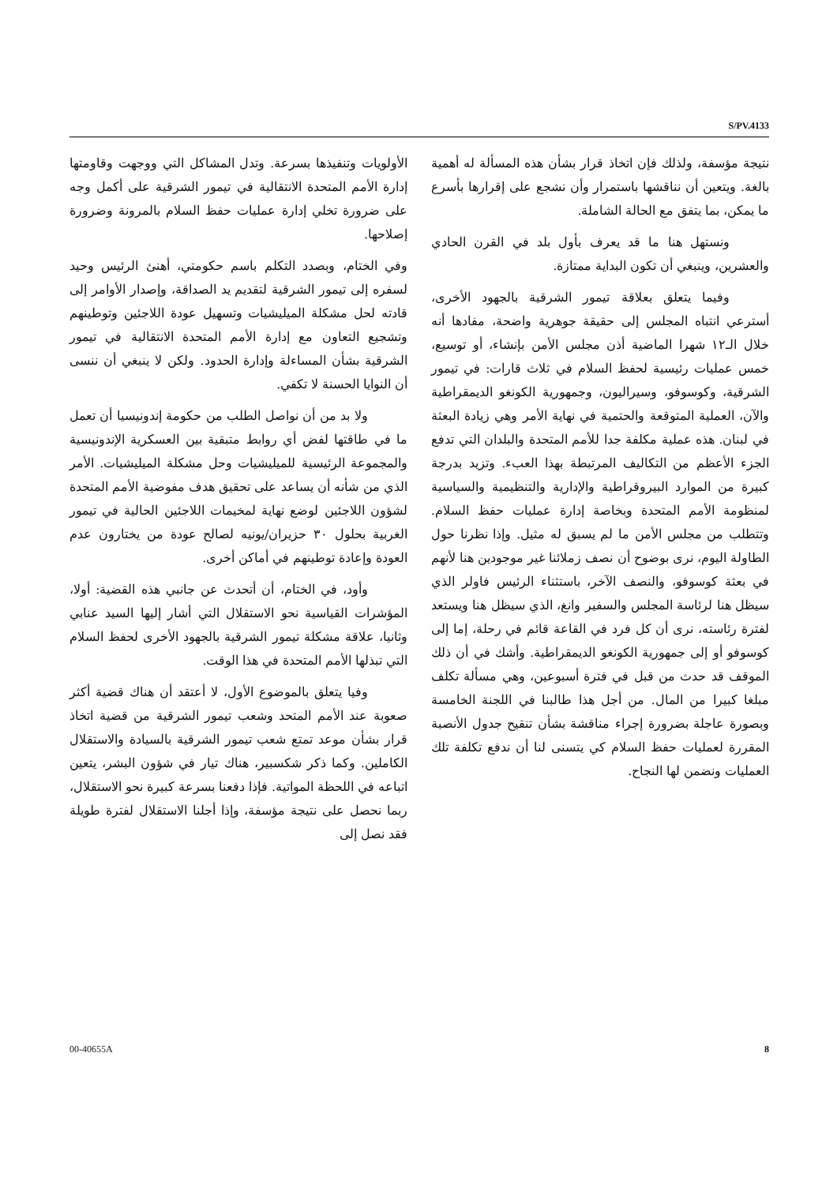S/PV.4133
الأولويات وتنفيذها بسرعة. وتدل المشاكل التي ووجهت وقاومتها إدارة الأمم المتحدة الانتقالية في تيمور الشرقية على أكمل وجه على ضرورة تخلي إدارة عمليات حفظ السلام بالمرونة وضرورة إصلاحها.
وفي الختام، وبصدد التكلم باسم حكومتي، أهنئ الرئيس وحيد لسفره إلى تيمور الشرقية لتقديم يد الصداقة، وإصدار الأوامر إلى قادته لحل مشكلة الميليشيات وتسهيل عودة اللاجئين وتوطينهم وتشجيع التعاون مع إدارة الأمم المتحدة الانتقالية في تيمور الشرقية بشأن المساءلة وإدارة الحدود. ولكن لا ينبغي أن ننسى أن النوايا الحسنة لا تكفي.
ولا بد من أن نواصل الطلب من حكومة إندونيسيا أن تعمل ما في طاقتها لفض أي روابط متبقية بين العسكرية الإندونيسية والمجموعة الرئيسية للميليشيات وحل مشكلة الميليشيات. الأمر الذي من شأنه أن يساعد على تحقيق هدف مفوضية الأمم المتحدة لشؤون اللاجئين لوضع نهاية لمخيمات اللاجئين الحالية في تيمور الغربية بحلول ٣٠ حزيران/يونيه لصالح عودة من يختارون عدم العودة وإعادة توطينهم في أماكن أخرى.
وأود، في الختام، أن أتحدث عن جانبي هذه القضية: أولا، المؤشرات القياسية نحو الاستقلال التي أشار إليها السيد عنابي وثانيا، علاقة مشكلة تيمور الشرقية بالجهود الأخرى لحفظ السلام التي تبذلها الأمم المتحدة في هذا الوقت.
وفيا يتعلق بالموضوع الأول، لا أعتقد أن هناك قضية أكثر صعوبة عند الأمم المتحد وشعب تيمور الشرقية من قضية اتخاذ قرار بشأن موعد تمتع شعب تيمور الشرقية بالسيادة والاستقلال الكاملين. وكما ذكر شكسبير، هناك تيار في شؤون البشر، يتعين اتباعه في اللحظة المواتية. فإذا دفعنا بسرعة كبيرة نحو الاستقلال، ربما نحصل على نتيجة مؤسفة، وإذا أجلنا الاستقلال لفترة طويلة فقد نصل إلى
نتيجة مؤسفة، ولذلك فإن اتخاذ قرار بشأن هذه المسألة له أهمية بالغة. ويتعين أن نناقشها باستمرار وأن نشجع على إقرارها بأسرع ما يمكن، بما يتفق مع الحالة الشاملة.
ونستهل هنا ما قد يعرف بأول بلد في القرن الحادي والعشرين، وينبغي أن تكون البداية ممتازة.
وفيما يتعلق بعلاقة تيمور الشرقية بالجهود الأخرى، أسترعي انتباه المجلس إلى حقيقة جوهرية واضحة، مفادها أنه خلال الـ١٢ شهرا الماضية أذن مجلس الأمن بإنشاء، أو توسيع، خمس عمليات رئيسية لحفظ السلام في ثلاث قارات: في تيمور الشرقية، وكوسوفو، وسيراليون، وجمهورية الكونغو الديمقراطية والآن، العملية المتوقعة والحتمية في نهاية الأمر وهي زيادة البعثة في لبنان. هذه عملية مكلفة جدا للأمم المتحدة والبلدان التي تدفع الجزء الأعظم من التكاليف المرتبطة بهذا العبء. وتزيد بدرجة كبيرة من الموارد البيروقراطية والإدارية والتنظيمية والسياسية لمنظومة الأمم المتحدة وبخاصة إدارة عمليات حفظ السلام. وتتطلب من مجلس الأمن ما لم يسبق له مثيل. وإذا نظرنا حول الطاولة اليوم، نرى بوضوح أن نصف زملائنا غير موجودين هنا لأنهم في بعثة كوسوفو، والنصف الآخر، باستثناء الرئيس فاولر الذي سيظل هنا لرئاسة المجلس والسفير وانغ، الذي سيظل هنا ويستعد لفترة رئاسته، نرى أن كل فرد في القاعة قائم في رحلة، إما إلى كوسوفو أو إلى جمهورية الكونغو الديمقراطية. وأشك في أن ذلك الموقف قد حدث من قبل في فترة أسبوعين، وهي مسألة تكلف مبلغا كبيرا من المال. من أجل هذا طالبنا في اللجنة الخامسة وبصورة عاجلة بضرورة إجراء مناقشة بشأن تنقيح جدول الأنصبة المقررة لعمليات حفظ السلام كي يتسنى لنا أن ندفع تكلفة تلك العمليات ونضمن لها النجاح.
00-40655A 8